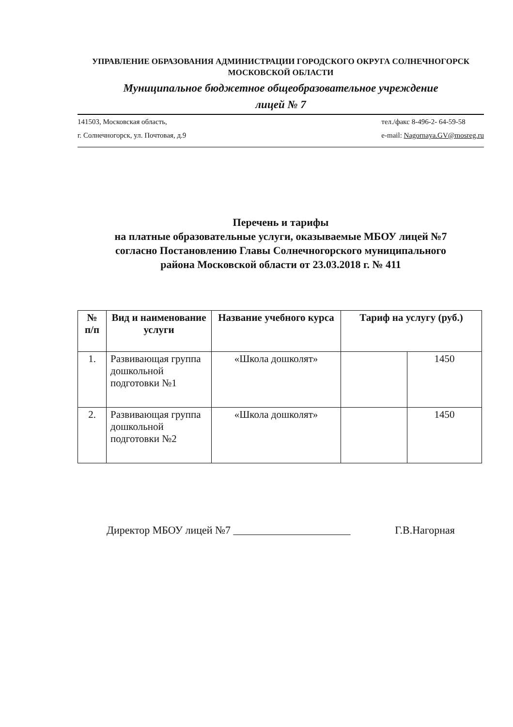УПРАВЛЕНИЕ ОБРАЗОВАНИЯ АДМИНИСТРАЦИИ ГОРОДСКОГО ОКРУГА СОЛНЕЧНОГОРСК
МОСКОВСКОЙ ОБЛАСТИ
Муниципальное бюджетное общеобразовательное учреждение
лицей № 7
141503, Московская область,
г. Солнечногорск, ул. Почтовая, д.9
тел./факс 8-496-2- 64-59-58
e-mail: Nagornaya.GV@mosreg.ru
Перечень и тарифы
на платные образовательные услуги, оказываемые МБОУ лицей №7
согласно Постановлению Главы Солнечногорского муниципального
района Московской области от 23.03.2018 г. № 411
| № п/п | Вид и наименование услуги | Название учебного курса | Тариф на услугу (руб.) | |
| --- | --- | --- | --- | --- |
| 1. | Развивающая группа дошкольной подготовки №1 | «Школа дошколят» | | 1450 |
| 2. | Развивающая группа дошкольной подготовки №2 | «Школа дошколят» | | 1450 |
Директор МБОУ лицей №7 ______________________ Г.В.Нагорная